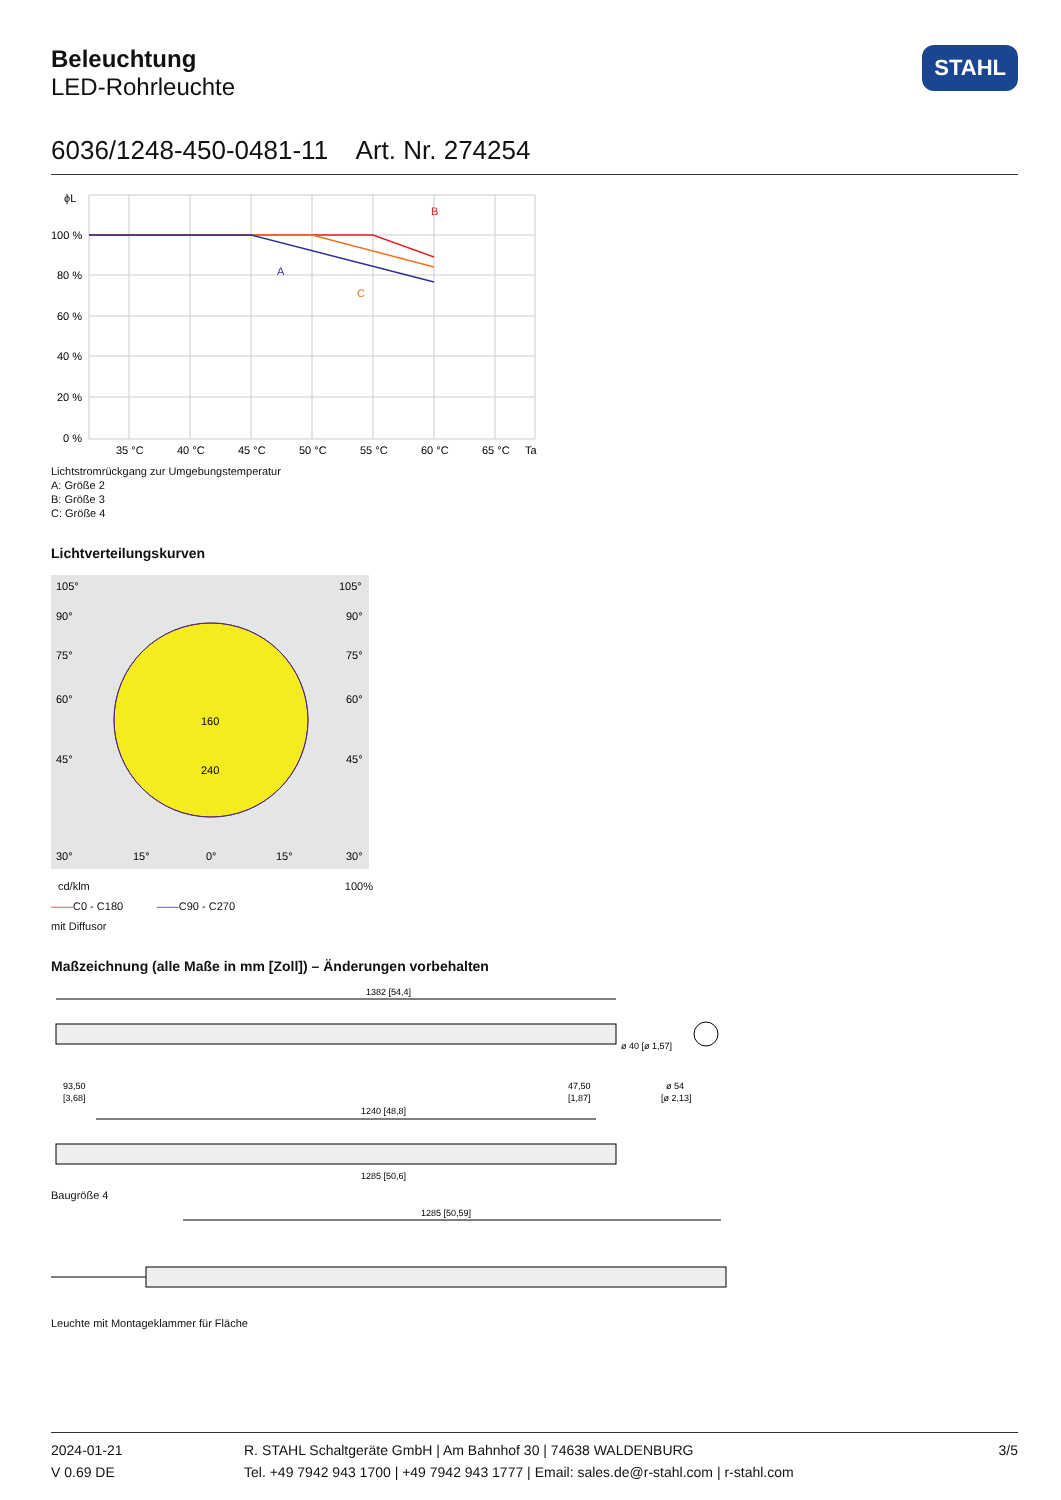Beleuchtung
LED-Rohrleuchte
STAHL
6036/1248-450-0481-11 Art. Nr. 274254
ϕL
B
A
C
100 %
80 %
60 %
40 %
20 %
0 %
35 °C
40 °C
45 °C
50 °C
55 °C
60 °C
65 °C
Ta
Lichtstromrückgang zur Umgebungstemperatur
A: Größe 2
B: Größe 3
C: Größe 4
Lichtverteilungskurven
105°
105°
90°
90°
75°
75°
60°
60°
45°
45°
160
240
30°
15°
0°
15°
30°
cd/klm 100%
——C0 - C180 ——C90 - C270
mit Diffusor
Maßzeichnung (alle Maße in mm [Zoll]) – Änderungen vorbehalten
1382 [54,4]
93,50
[3,68]
47,50
[1,87]
ø 40 [ø 1,57]
ø 54
[ø 2,13]
1240 [48,8]
1285 [50,6]
Baugröße 4
1285 [50,59]
Leuchte mit Montageklammer für Fläche
2024-01-21
V 0.69 DE
R. STAHL Schaltgeräte GmbH | Am Bahnhof 30 | 74638 WALDENBURG
Tel. +49 7942 943 1700 | +49 7942 943 1777 | Email: sales.de@r-stahl.com | r-stahl.com
3/5